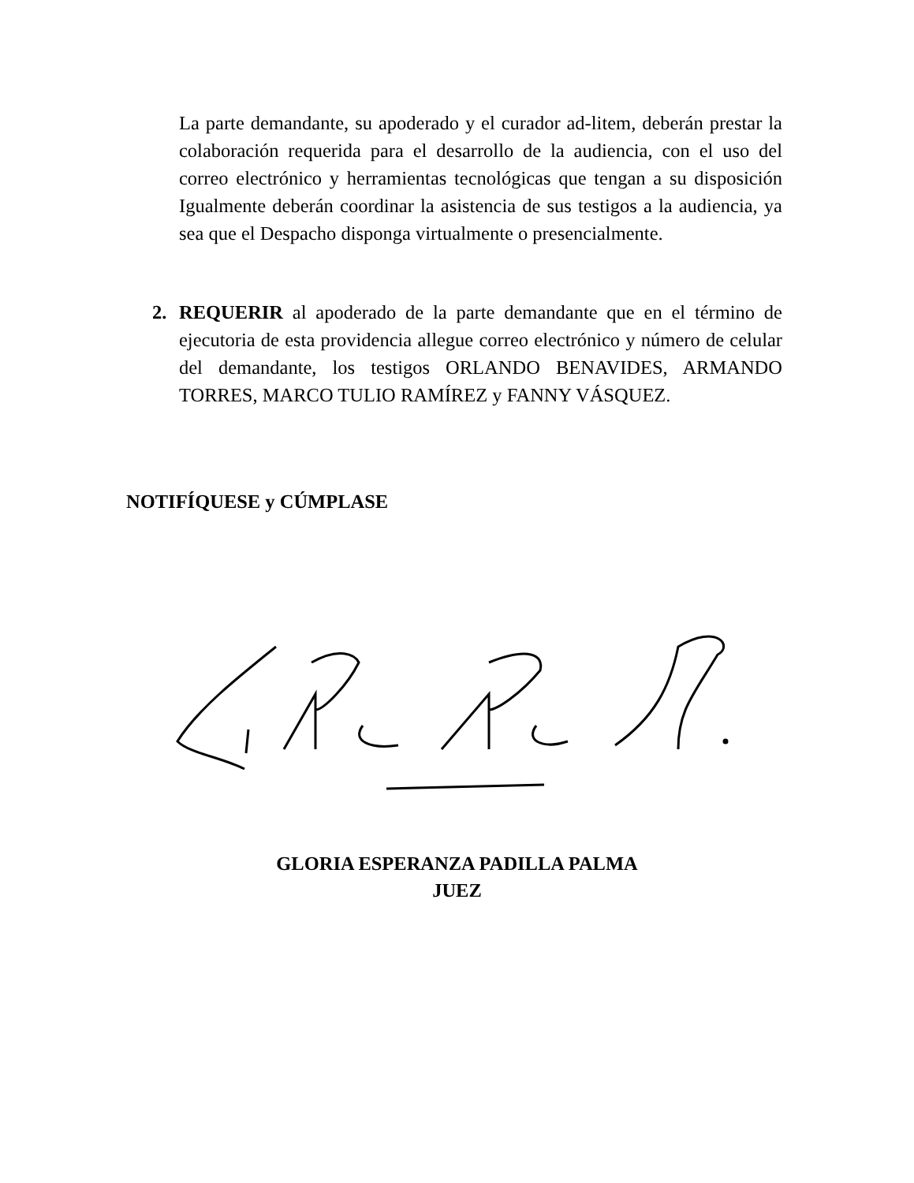La parte demandante, su apoderado y el curador ad-litem, deberán prestar la colaboración requerida para el desarrollo de la audiencia, con el uso del correo electrónico y herramientas tecnológicas que tengan a su disposición Igualmente deberán coordinar la asistencia de sus testigos a la audiencia, ya sea que el Despacho disponga virtualmente o presencialmente.
2. REQUERIR al apoderado de la parte demandante que en el término de ejecutoria de esta providencia allegue correo electrónico y número de celular del demandante, los testigos ORLANDO BENAVIDES, ARMANDO TORRES, MARCO TULIO RAMÍREZ y FANNY VÁSQUEZ.
NOTIFÍQUESE y CÚMPLASE
GLORIA ESPERANZA PADILLA PALMA
JUEZ